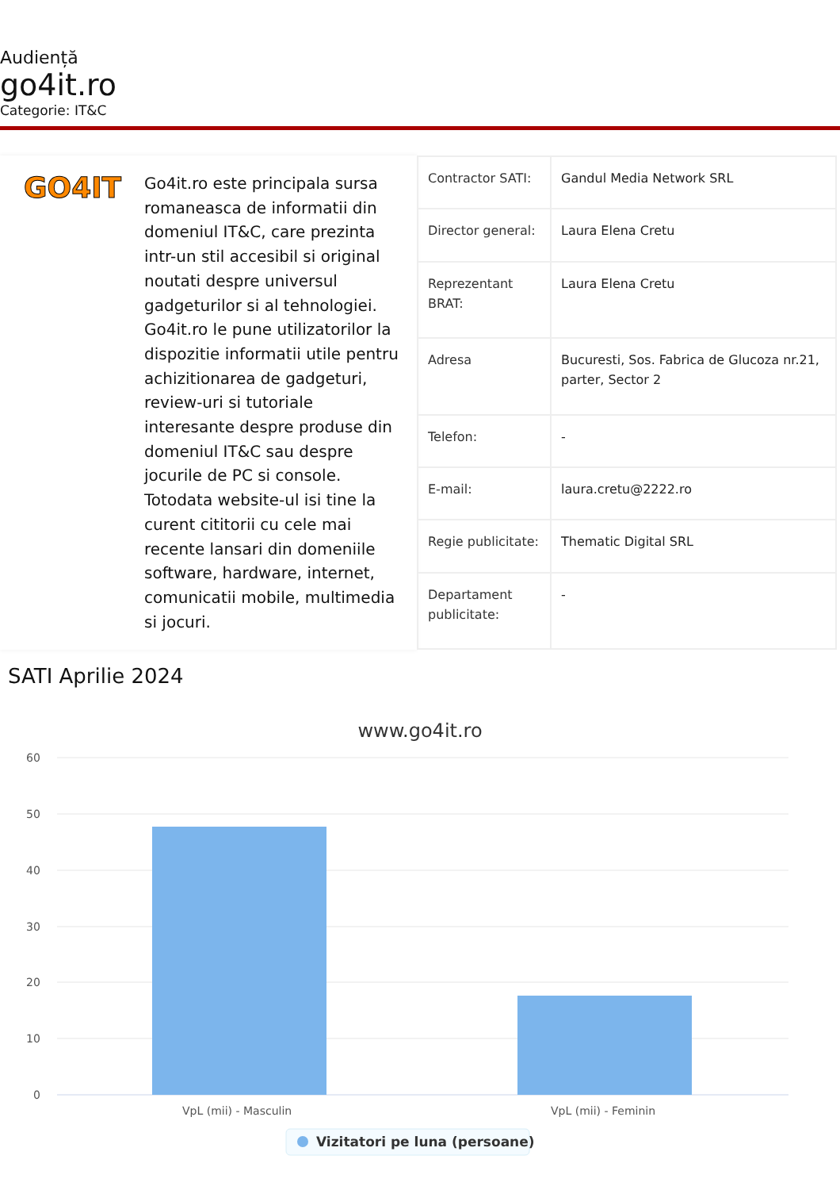Audiență
go4it.ro
Categorie: IT&C
GO4IT
Go4it.ro este principala sursa romaneasca de informatii din domeniul IT&C, care prezinta intr-un stil accesibil si original noutati despre universul gadgeturilor si al tehnologiei. Go4it.ro le pune utilizatorilor la dispozitie informatii utile pentru achizitionarea de gadgeturi, review-uri si tutoriale interesante despre produse din domeniul IT&C sau despre jocurile de PC si console. Totodata website-ul isi tine la curent cititorii cu cele mai recente lansari din domeniile software, hardware, internet, comunicatii mobile, multimedia si jocuri.
| Contractor SATI: | Gandul Media Network SRL |
| Director general: | Laura Elena Cretu |
| Reprezentant BRAT: | Laura Elena Cretu |
| Adresa | Bucuresti, Sos. Fabrica de Glucoza nr.21, parter, Sector 2 |
| Telefon: | - |
| E-mail: | laura.cretu@2222.ro |
| Regie publicitate: | Thematic Digital SRL |
| Departament publicitate: | - |
SATI Aprilie 2024
www.go4it.ro
60
50
40
30
20
10
0
VpL (mii) - Masculin
VpL (mii) - Feminin
Vizitatori pe luna (persoane)